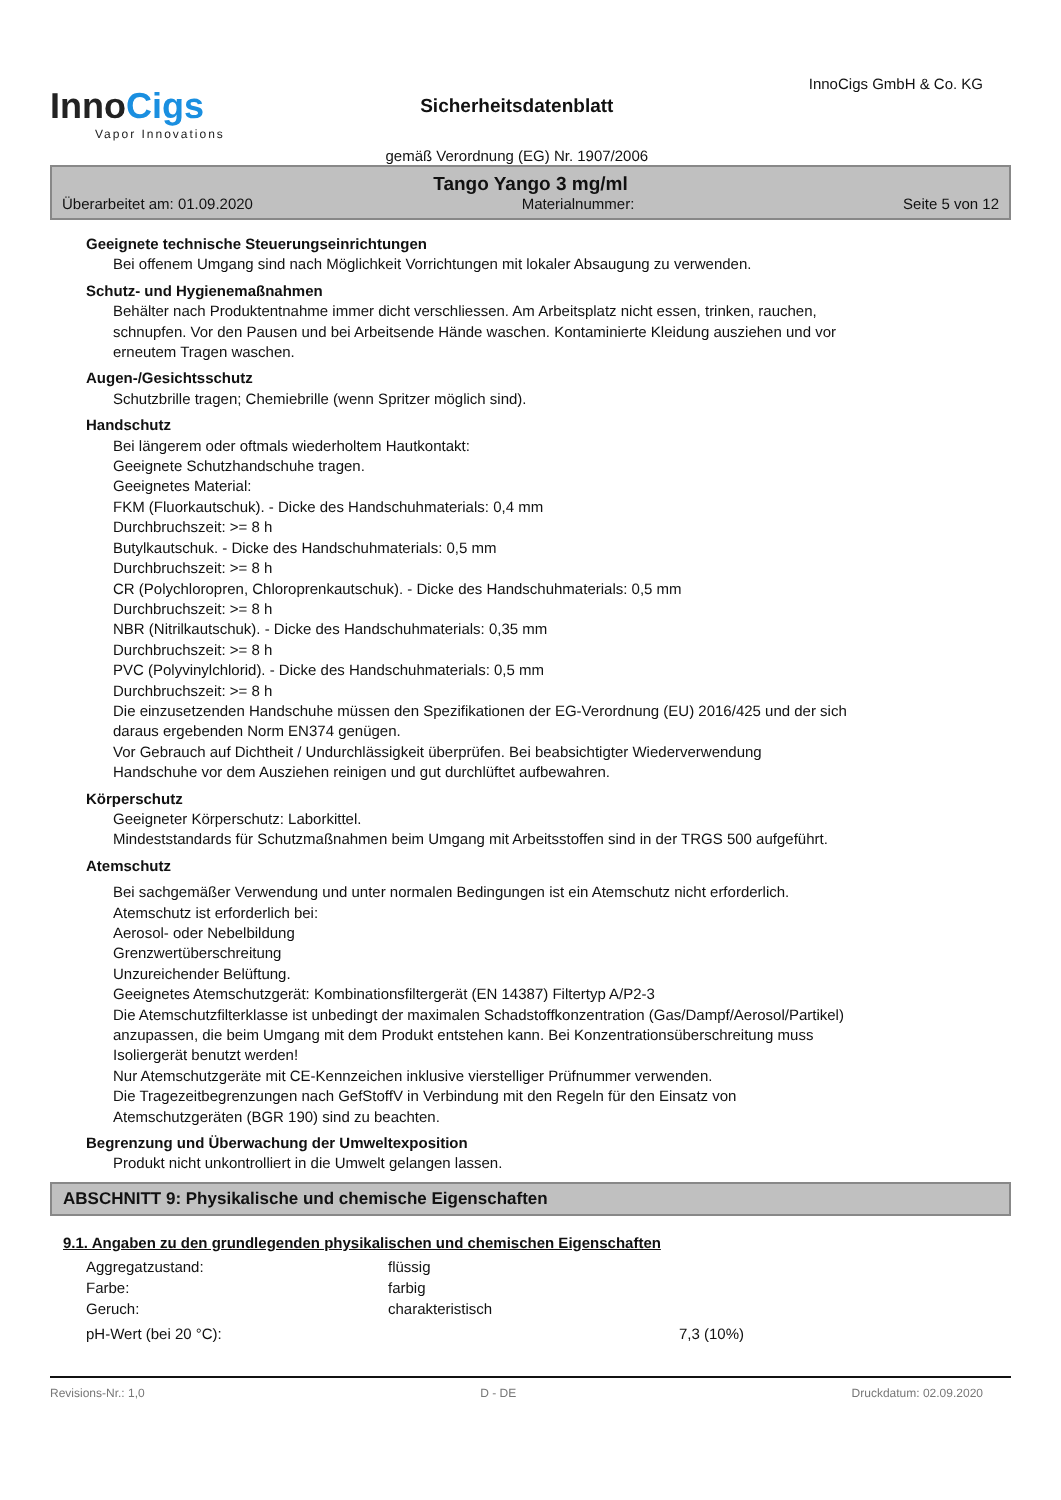InnoCigs
Vapor Innovations
Sicherheitsdatenblatt
gemäß Verordnung (EG) Nr. 1907/2006
InnoCigs GmbH & Co. KG
Tango Yango 3 mg/ml
Überarbeitet am: 01.09.2020 Materialnummer: Seite 5 von 12
Geeignete technische Steuerungseinrichtungen
Bei offenem Umgang sind nach Möglichkeit Vorrichtungen mit lokaler Absaugung zu verwenden.
Schutz- und Hygienemaßnahmen
Behälter nach Produktentnahme immer dicht verschliessen. Am Arbeitsplatz nicht essen, trinken, rauchen,
schnupfen. Vor den Pausen und bei Arbeitsende Hände waschen. Kontaminierte Kleidung ausziehen und vor
erneutem Tragen waschen.
Augen-/Gesichtsschutz
Schutzbrille tragen; Chemiebrille (wenn Spritzer möglich sind).
Handschutz
Bei längerem oder oftmals wiederholtem Hautkontakt:
Geeignete Schutzhandschuhe tragen.
Geeignetes Material:
FKM (Fluorkautschuk). - Dicke des Handschuhmaterials: 0,4 mm
Durchbruchszeit: >= 8 h
Butylkautschuk. - Dicke des Handschuhmaterials: 0,5 mm
Durchbruchszeit: >= 8 h
CR (Polychloropren, Chloroprenkautschuk). - Dicke des Handschuhmaterials: 0,5 mm
Durchbruchszeit: >= 8 h
NBR (Nitrilkautschuk). - Dicke des Handschuhmaterials: 0,35 mm
Durchbruchszeit: >= 8 h
PVC (Polyvinylchlorid). - Dicke des Handschuhmaterials: 0,5 mm
Durchbruchszeit: >= 8 h
Die einzusetzenden Handschuhe müssen den Spezifikationen der EG-Verordnung (EU) 2016/425 und der sich
daraus ergebenden Norm EN374 genügen.
Vor Gebrauch auf Dichtheit / Undurchlässigkeit überprüfen. Bei beabsichtigter Wiederverwendung
Handschuhe vor dem Ausziehen reinigen und gut durchlüftet aufbewahren.
Körperschutz
Geeigneter Körperschutz: Laborkittel.
Mindeststandards für Schutzmaßnahmen beim Umgang mit Arbeitsstoffen sind in der TRGS 500 aufgeführt.
Atemschutz
Bei sachgemäßer Verwendung und unter normalen Bedingungen ist ein Atemschutz nicht erforderlich.
Atemschutz ist erforderlich bei:
Aerosol- oder Nebelbildung
Grenzwertüberschreitung
Unzureichender Belüftung.
Geeignetes Atemschutzgerät: Kombinationsfiltergerät (EN 14387) Filtertyp A/P2-3
Die Atemschutzfilterklasse ist unbedingt der maximalen Schadstoffkonzentration (Gas/Dampf/Aerosol/Partikel)
anzupassen, die beim Umgang mit dem Produkt entstehen kann. Bei Konzentrationsüberschreitung muss
Isoliergerät benutzt werden!
Nur Atemschutzgeräte mit CE-Kennzeichen inklusive vierstelliger Prüfnummer verwenden.
Die Tragezeitbegrenzungen nach GefStoffV in Verbindung mit den Regeln für den Einsatz von
Atemschutzgeräten (BGR 190) sind zu beachten.
Begrenzung und Überwachung der Umweltexposition
Produkt nicht unkontrolliert in die Umwelt gelangen lassen.
ABSCHNITT 9: Physikalische und chemische Eigenschaften
9.1. Angaben zu den grundlegenden physikalischen und chemischen Eigenschaften
Aggregatzustand: flüssig
Farbe: farbig
Geruch: charakteristisch
pH-Wert (bei 20 °C): 7,3 (10%)
Revisions-Nr.: 1,0 D - DE Druckdatum: 02.09.2020